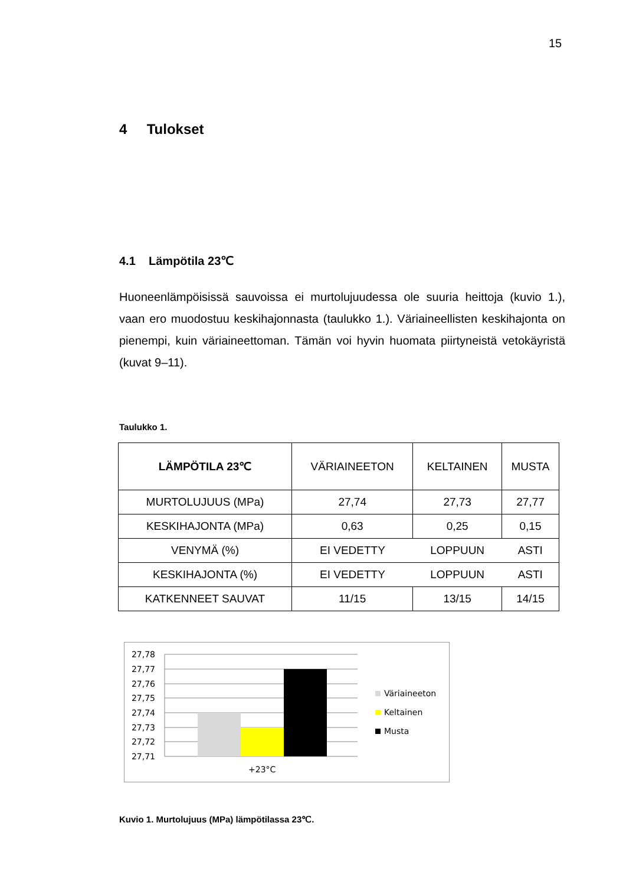15
4 Tulokset
4.1 Lämpötila 23℃
Huoneenlämpöisissä sauvoissa ei murtolujuudessa ole suuria heittoja (kuvio 1.), vaan ero muodostuu keskihajonnasta (taulukko 1.). Väriaineellisten keskiha­jonta on pienempi, kuin väriaineettoman. Tämän voi hyvin huomata piirtyneistä vetokäyristä (kuvat 9–11).
Taulukko 1.
| LÄMPÖTILA 23℃ | VÄRIAINEETON | KELTAINEN | MUSTA |
| --- | --- | --- | --- |
| MURTOLUJUUS (MPa) | 27,74 | 27,73 | 27,77 |
| KESKIHAJONTA (MPa) | 0,63 | 0,25 | 0,15 |
| VENYMÄ (%) | EI VEDETTY | LOPPUUN | ASTI |
| KESKIHAJONTA (%) | EI VEDETTY | LOPPUUN | ASTI |
| KATKENNEET SAUVAT | 11/15 | 13/15 | 14/15 |
27,78
27,77
27,76
27,75
27,74
27,73
27,72
27,71
+23°C
Väriaineeton
Keltainen
Musta
Kuvio 1. Murtolujuus (MPa) lämpötilassa 23℃.